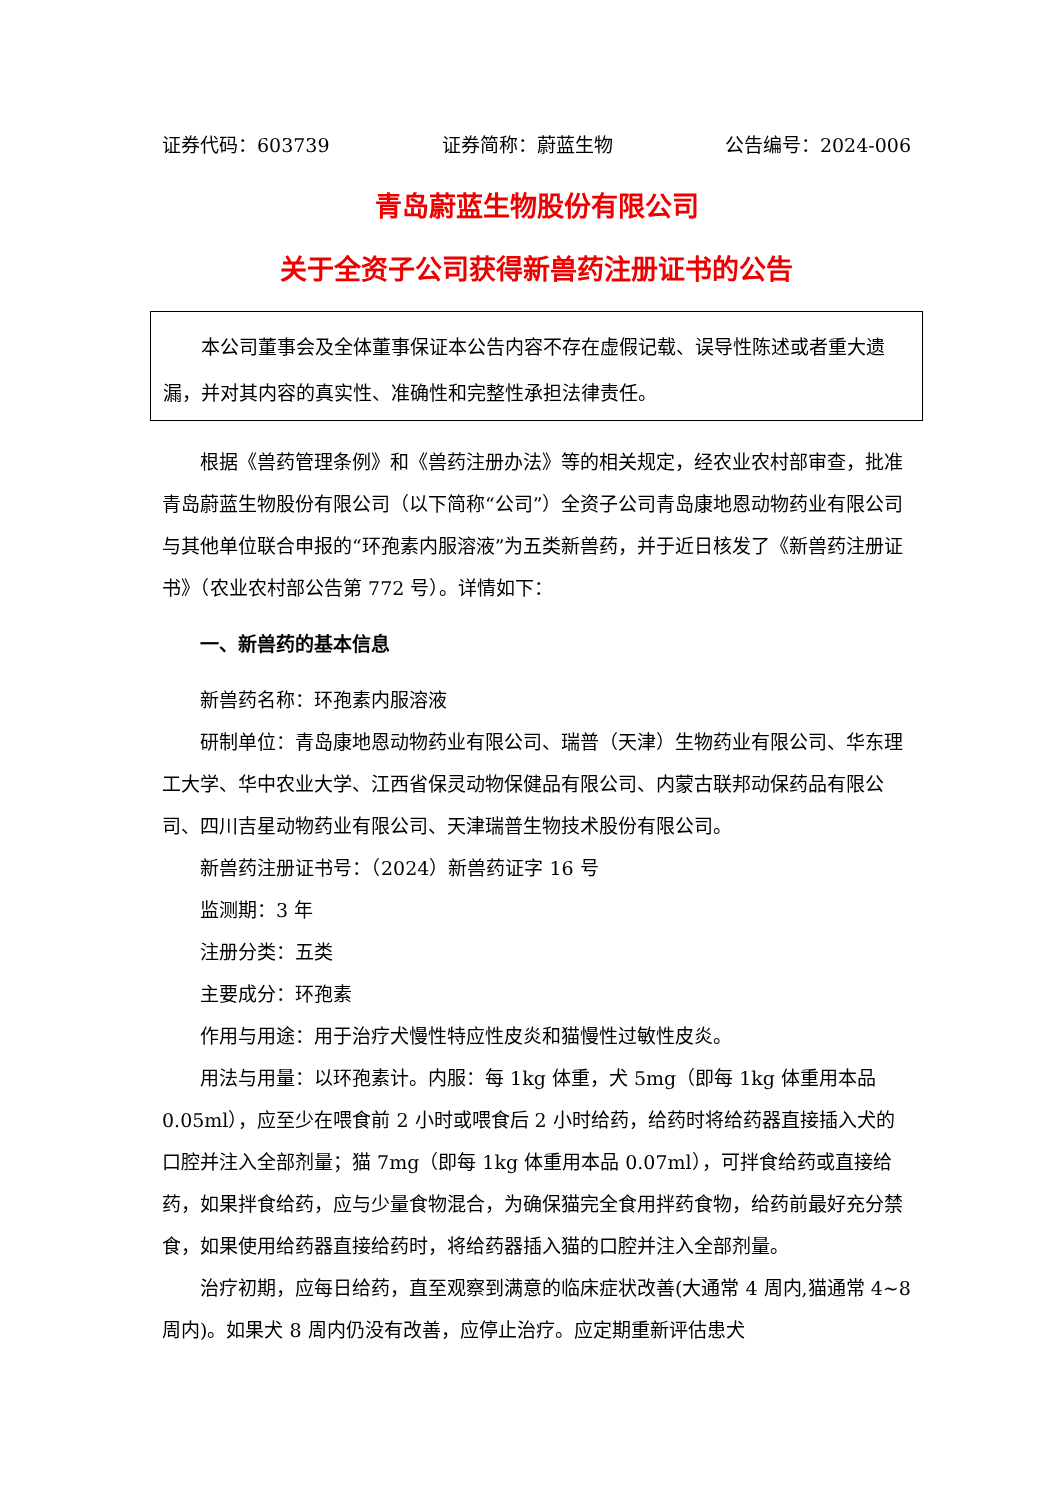证券代码：603739 证券简称：蔚蓝生物 公告编号：2024-006
青岛蔚蓝生物股份有限公司
关于全资子公司获得新兽药注册证书的公告
本公司董事会及全体董事保证本公告内容不存在虚假记载、误导性陈述或者重大遗漏，并对其内容的真实性、准确性和完整性承担法律责任。
根据《兽药管理条例》和《兽药注册办法》等的相关规定，经农业农村部审查，批准青岛蔚蓝生物股份有限公司（以下简称“公司”）全资子公司青岛康地恩动物药业有限公司与其他单位联合申报的“环孢素内服溶液”为五类新兽药，并于近日核发了《新兽药注册证书》（农业农村部公告第 772 号）。详情如下：
一、新兽药的基本信息
新兽药名称：环孢素内服溶液
研制单位：青岛康地恩动物药业有限公司、瑞普（天津）生物药业有限公司、华东理工大学、华中农业大学、江西省保灵动物保健品有限公司、内蒙古联邦动保药品有限公司、四川吉星动物药业有限公司、天津瑞普生物技术股份有限公司。
新兽药注册证书号：（2024）新兽药证字 16 号
监测期：3 年
注册分类：五类
主要成分：环孢素
作用与用途：用于治疗犬慢性特应性皮炎和猫慢性过敏性皮炎。
用法与用量：以环孢素计。内服：每 1kg 体重，犬 5mg（即每 1kg 体重用本品 0.05ml），应至少在喂食前 2 小时或喂食后 2 小时给药，给药时将给药器直接插入犬的口腔并注入全部剂量；猫 7mg（即每 1kg 体重用本品 0.07ml），可拌食给药或直接给药，如果拌食给药，应与少量食物混合，为确保猫完全食用拌药食物，给药前最好充分禁食，如果使用给药器直接给药时，将给药器插入猫的口腔并注入全部剂量。
治疗初期，应每日给药，直至观察到满意的临床症状改善(大通常 4 周内,猫通常 4~8 周内)。如果犬 8 周内仍没有改善，应停止治疗。应定期重新评估患犬